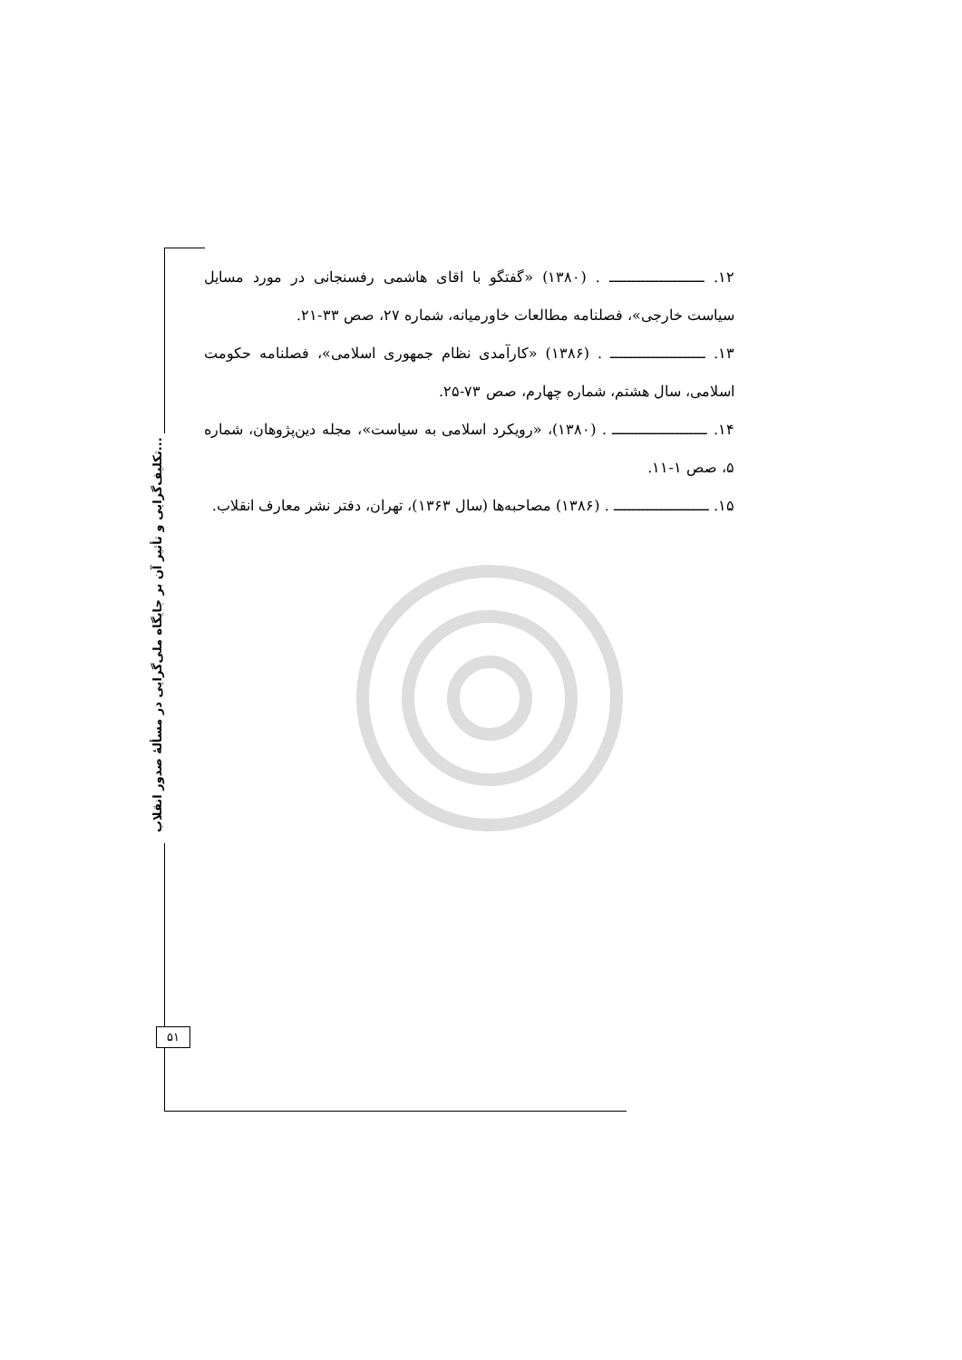تکلیف‌گرایی و تأثیر آن بر جایگاه ملی‌گرایی در مسألۀ صدور انقلاب...
۱۲. ـــــــــــــــــــــ . (۱۳۸۰) «گفتگو با اقای هاشمی رفسنجانی در مورد مسایل سیاست خارجی»، فصلنامه مطالعات خاورمیانه، شماره ۲۷، صص ۳۳-۲۱.
۱۳. ـــــــــــــــــــــ . (۱۳۸۶) «کارآمدی نظام جمهوری اسلامی»، فصلنامه حکومت اسلامی، سال هشتم، شماره چهارم، صص ۷۳-۲۵.
۱۴. ـــــــــــــــــــــ . (۱۳۸۰)، «رویکرد اسلامی به سیاست»، مجله دین‌پژوهان، شماره ۵، صص ۱-۱۱.
۱۵. ـــــــــــــــــــــ . (۱۳۸۶) مصاحبه‌ها (سال ۱۳۶۳)، تهران، دفتر نشر معارف انقلاب.
۵۱